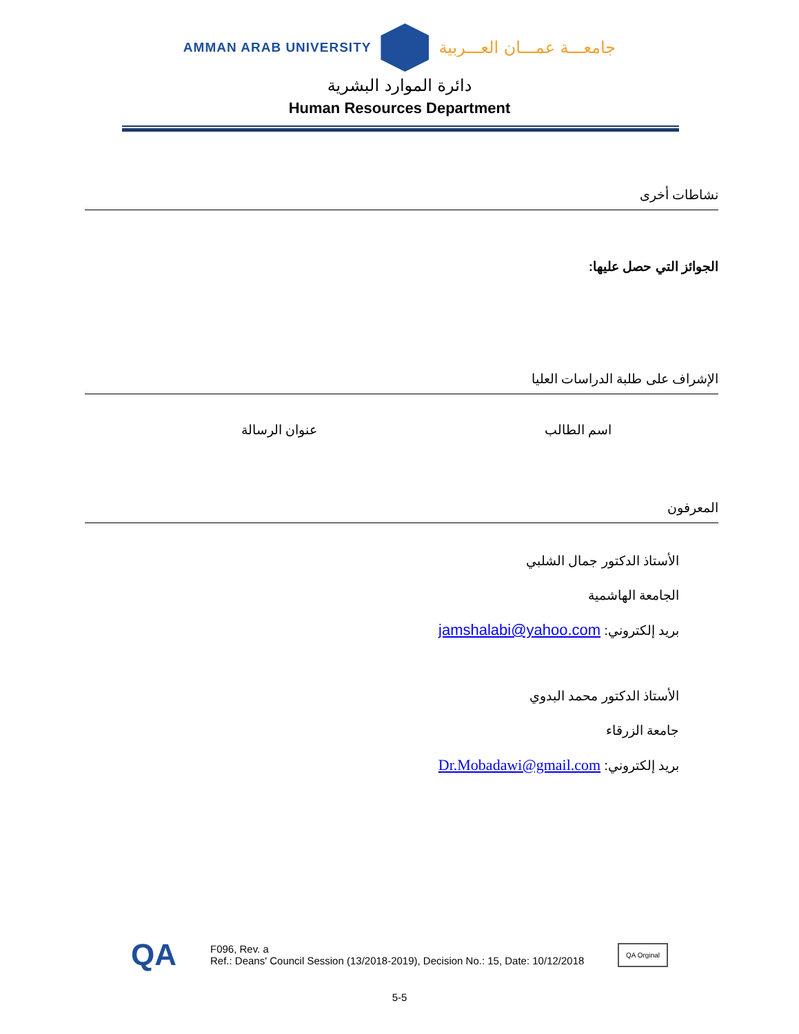AMMAN ARAB UNIVERSITY
جامعـــة عمـــان العـــربية
دائرة الموارد البشرية
Human Resources Department
نشاطات أخرى
الجوائز التي حصل عليها:
الإشراف على طلبة الدراسات العليا
اسم الطالب عنوان الرسالة
المعرفون
الأستاذ الدكتور جمال الشلبي
الجامعة الهاشمية
بريد إلكتروني: jamshalabi@yahoo.com
الأستاذ الدكتور محمد البدوي
جامعة الزرقاء
بريد إلكتروني: Dr.Mobadawi@gmail.com
QA
F096, Rev. a
Ref.: Deans' Council Session (13/2018-2019), Decision No.: 15, Date: 10/12/2018
QA Orginal
5-5